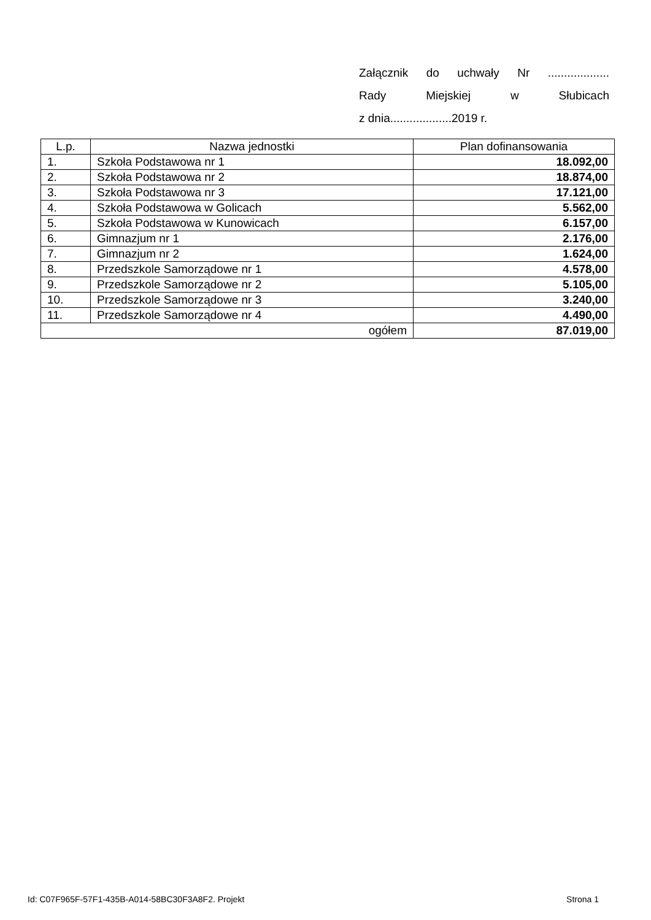Załącznik do uchwały Nr ...................
Rady Miejskiej w Słubicach
z dnia...................2019 r.
| L.p. | Nazwa jednostki | Plan dofinansowania |
| --- | --- | --- |
| 1. | Szkoła Podstawowa nr 1 | 18.092,00 |
| 2. | Szkoła Podstawowa nr 2 | 18.874,00 |
| 3. | Szkoła Podstawowa nr 3 | 17.121,00 |
| 4. | Szkoła Podstawowa w Golicach | 5.562,00 |
| 5. | Szkoła Podstawowa w Kunowicach | 6.157,00 |
| 6. | Gimnazjum nr 1 | 2.176,00 |
| 7. | Gimnazjum nr 2 | 1.624,00 |
| 8. | Przedszkole Samorządowe nr 1 | 4.578,00 |
| 9. | Przedszkole Samorządowe nr 2 | 5.105,00 |
| 10. | Przedszkole Samorządowe nr 3 | 3.240,00 |
| 11. | Przedszkole Samorządowe nr 4 | 4.490,00 |
| ogółem | | 87.019,00 |
Id: C07F965F-57F1-435B-A014-58BC30F3A8F2. Projekt Strona 1